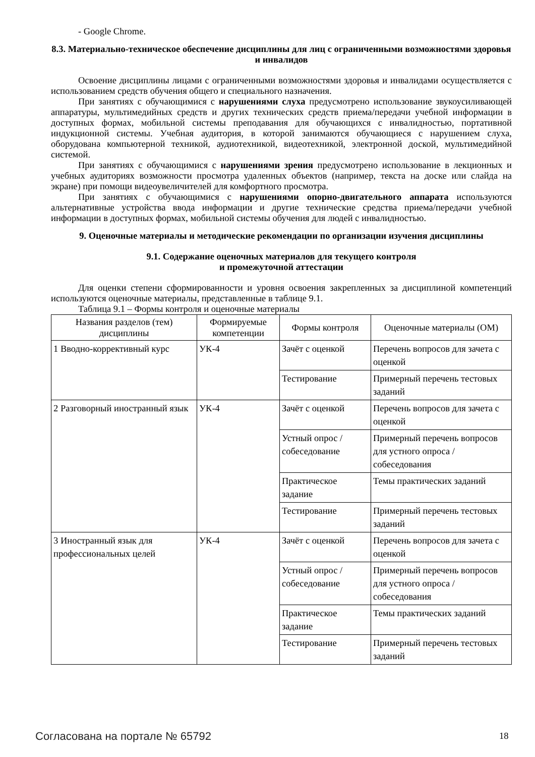- Google Chrome.
8.3. Материально-техническое обеспечение дисциплины для лиц с ограниченными возможностями здоровья и инвалидов
Освоение дисциплины лицами с ограниченными возможностями здоровья и инвалидами осуществляется с использованием средств обучения общего и специального назначения.
При занятиях с обучающимися с нарушениями слуха предусмотрено использование звукоусиливающей аппаратуры, мультимедийных средств и других технических средств приема/передачи учебной информации в доступных формах, мобильной системы преподавания для обучающихся с инвалидностью, портативной индукционной системы. Учебная аудитория, в которой занимаются обучающиеся с нарушением слуха, оборудована компьютерной техникой, аудиотехникой, видеотехникой, электронной доской, мультимедийной системой.
При занятиях с обучающимися с нарушениями зрения предусмотрено использование в лекционных и учебных аудиториях возможности просмотра удаленных объектов (например, текста на доске или слайда на экране) при помощи видеоувеличителей для комфортного просмотра.
При занятиях с обучающимися с нарушениями опорно-двигательного аппарата используются альтернативные устройства ввода информации и другие технические средства приема/передачи учебной информации в доступных формах, мобильной системы обучения для людей с инвалидностью.
9. Оценочные материалы и методические рекомендации по организации изучения дисциплины
9.1. Содержание оценочных материалов для текущего контроля
и промежуточной аттестации
Для оценки степени сформированности и уровня освоения закрепленных за дисциплиной компетенций используются оценочные материалы, представленные в таблице 9.1.
Таблица 9.1 – Формы контроля и оценочные материалы
| Названия разделов (тем) дисциплины | Формируемые компетенции | Формы контроля | Оценочные материалы (ОМ) |
| --- | --- | --- | --- |
| 1 Вводно-коррективный курс | УК-4 | Зачёт с оценкой | Перечень вопросов для зачета с оценкой |
| | | Тестирование | Примерный перечень тестовых заданий |
| 2 Разговорный иностранный язык | УК-4 | Зачёт с оценкой | Перечень вопросов для зачета с оценкой |
| | | Устный опрос / собеседование | Примерный перечень вопросов для устного опроса / собеседования |
| | | Практическое задание | Темы практических заданий |
| | | Тестирование | Примерный перечень тестовых заданий |
| 3 Иностранный язык для профессиональных целей | УК-4 | Зачёт с оценкой | Перечень вопросов для зачета с оценкой |
| | | Устный опрос / собеседование | Примерный перечень вопросов для устного опроса / собеседования |
| | | Практическое задание | Темы практических заданий |
| | | Тестирование | Примерный перечень тестовых заданий |
Согласована на портале № 65792 18